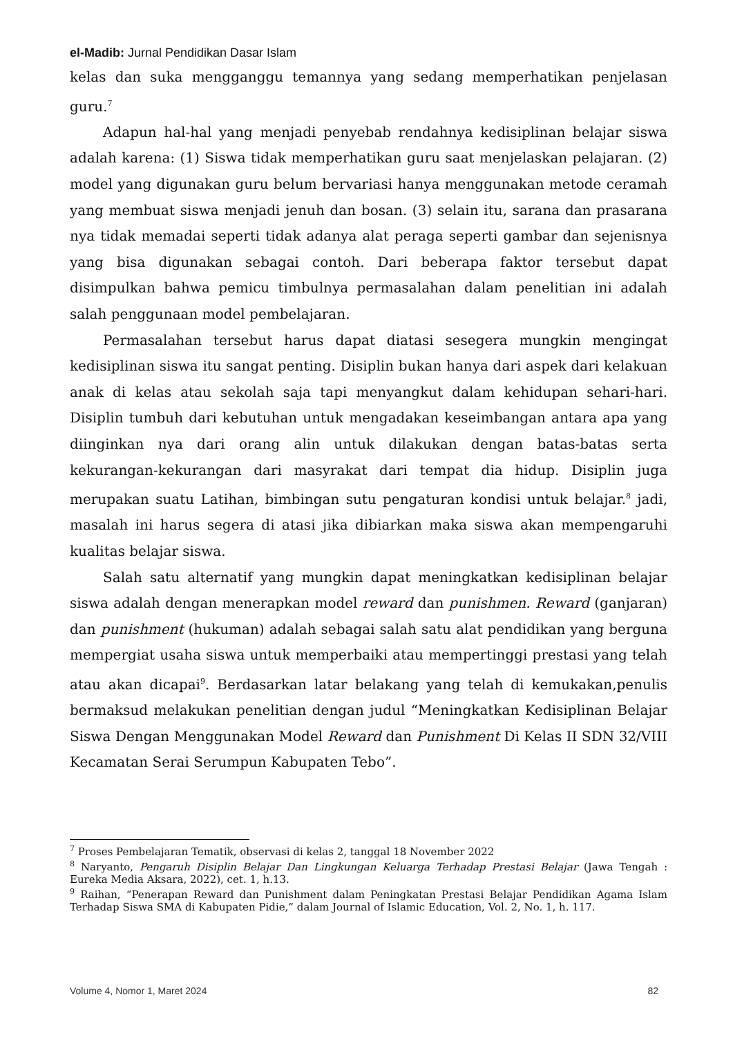el-Madib: Jurnal Pendidikan Dasar Islam
kelas dan suka mengganggu temannya yang sedang memperhatikan penjelasan guru.<sup>7</sup>
Adapun hal-hal yang menjadi penyebab rendahnya kedisiplinan belajar siswa adalah karena: (1) Siswa tidak memperhatikan guru saat menjelaskan pelajaran. (2) model yang digunakan guru belum bervariasi hanya menggunakan metode ceramah yang membuat siswa menjadi jenuh dan bosan. (3) selain itu, sarana dan prasarana nya tidak memadai seperti tidak adanya alat peraga seperti gambar dan sejenisnya yang bisa digunakan sebagai contoh. Dari beberapa faktor tersebut dapat disimpulkan bahwa pemicu timbulnya permasalahan dalam penelitian ini adalah salah penggunaan model pembelajaran.
Permasalahan tersebut harus dapat diatasi sesegera mungkin mengingat kedisiplinan siswa itu sangat penting. Disiplin bukan hanya dari aspek dari kelakuan anak di kelas atau sekolah saja tapi menyangkut dalam kehidupan sehari-hari. Disiplin tumbuh dari kebutuhan untuk mengadakan keseimbangan antara apa yang diinginkan nya dari orang alin untuk dilakukan dengan batas-batas serta kekurangan-kekurangan dari masyrakat dari tempat dia hidup. Disiplin juga merupakan suatu Latihan, bimbingan sutu pengaturan kondisi untuk belajar.<sup>8</sup> jadi, masalah ini harus segera di atasi jika dibiarkan maka siswa akan mempengaruhi kualitas belajar siswa.
Salah satu alternatif yang mungkin dapat meningkatkan kedisiplinan belajar siswa adalah dengan menerapkan model reward dan punishmen. Reward (ganjaran) dan punishment (hukuman) adalah sebagai salah satu alat pendidikan yang berguna mempergiat usaha siswa untuk memperbaiki atau mempertinggi prestasi yang telah atau akan dicapai<sup>9</sup>. Berdasarkan latar belakang yang telah di kemukakan,penulis bermaksud melakukan penelitian dengan judul “Meningkatkan Kedisiplinan Belajar Siswa Dengan Menggunakan Model Reward dan Punishment Di Kelas II SDN 32/VIII Kecamatan Serai Serumpun Kabupaten Tebo”.
<sup>7</sup> Proses Pembelajaran Tematik, observasi di kelas 2, tanggal 18 November 2022
<sup>8</sup> Naryanto, Pengaruh Disiplin Belajar Dan Lingkungan Keluarga Terhadap Prestasi Belajar (Jawa Tengah : Eureka Media Aksara, 2022), cet. 1, h.13.
<sup>9</sup> Raihan, “Penerapan Reward dan Punishment dalam Peningkatan Prestasi Belajar Pendidikan Agama Islam Terhadap Siswa SMA di Kabupaten Pidie,” dalam Journal of Islamic Education, Vol. 2, No. 1, h. 117.
Volume 4, Nomor 1, Maret 2024 82